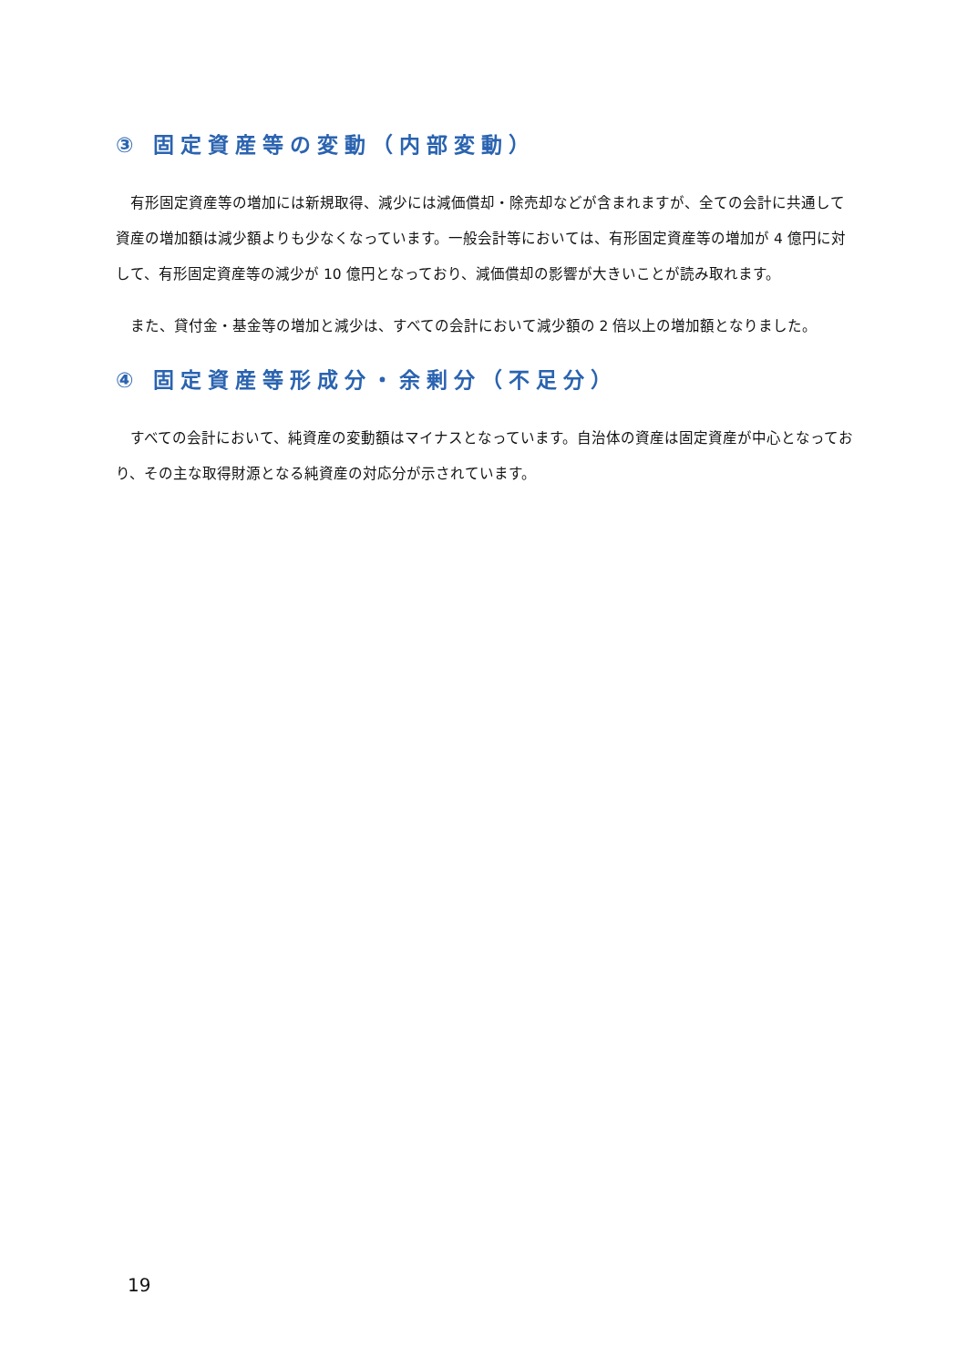③ 固定資産等の変動（内部変動）
有形固定資産等の増加には新規取得、減少には減価償却・除売却などが含まれますが、全ての会計に共通して資産の増加額は減少額よりも少なくなっています。一般会計等においては、有形固定資産等の増加が 4 億円に対して、有形固定資産等の減少が 10 億円となっており、減価償却の影響が大きいことが読み取れます。
また、貸付金・基金等の増加と減少は、すべての会計において減少額の 2 倍以上の増加額となりました。
④ 固定資産等形成分・余剰分（不足分）
すべての会計において、純資産の変動額はマイナスとなっています。自治体の資産は固定資産が中心となっており、その主な取得財源となる純資産の対応分が示されています。
19